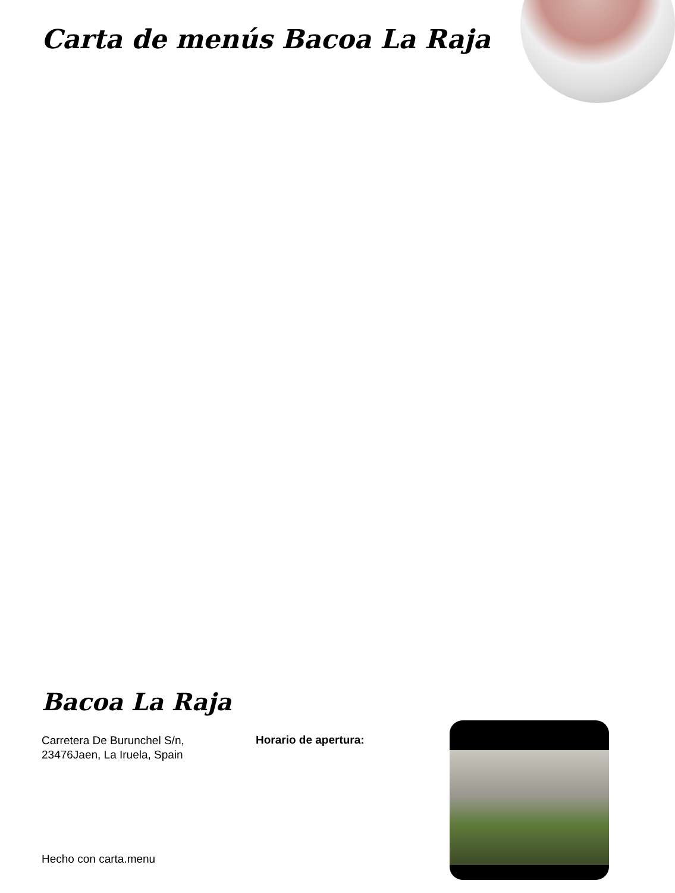Carta de menús Bacoa La Raja
Bacoa La Raja
Carretera De Burunchel S/n,
23476Jaen, La Iruela, Spain
Horario de apertura:
Hecho con carta.menu